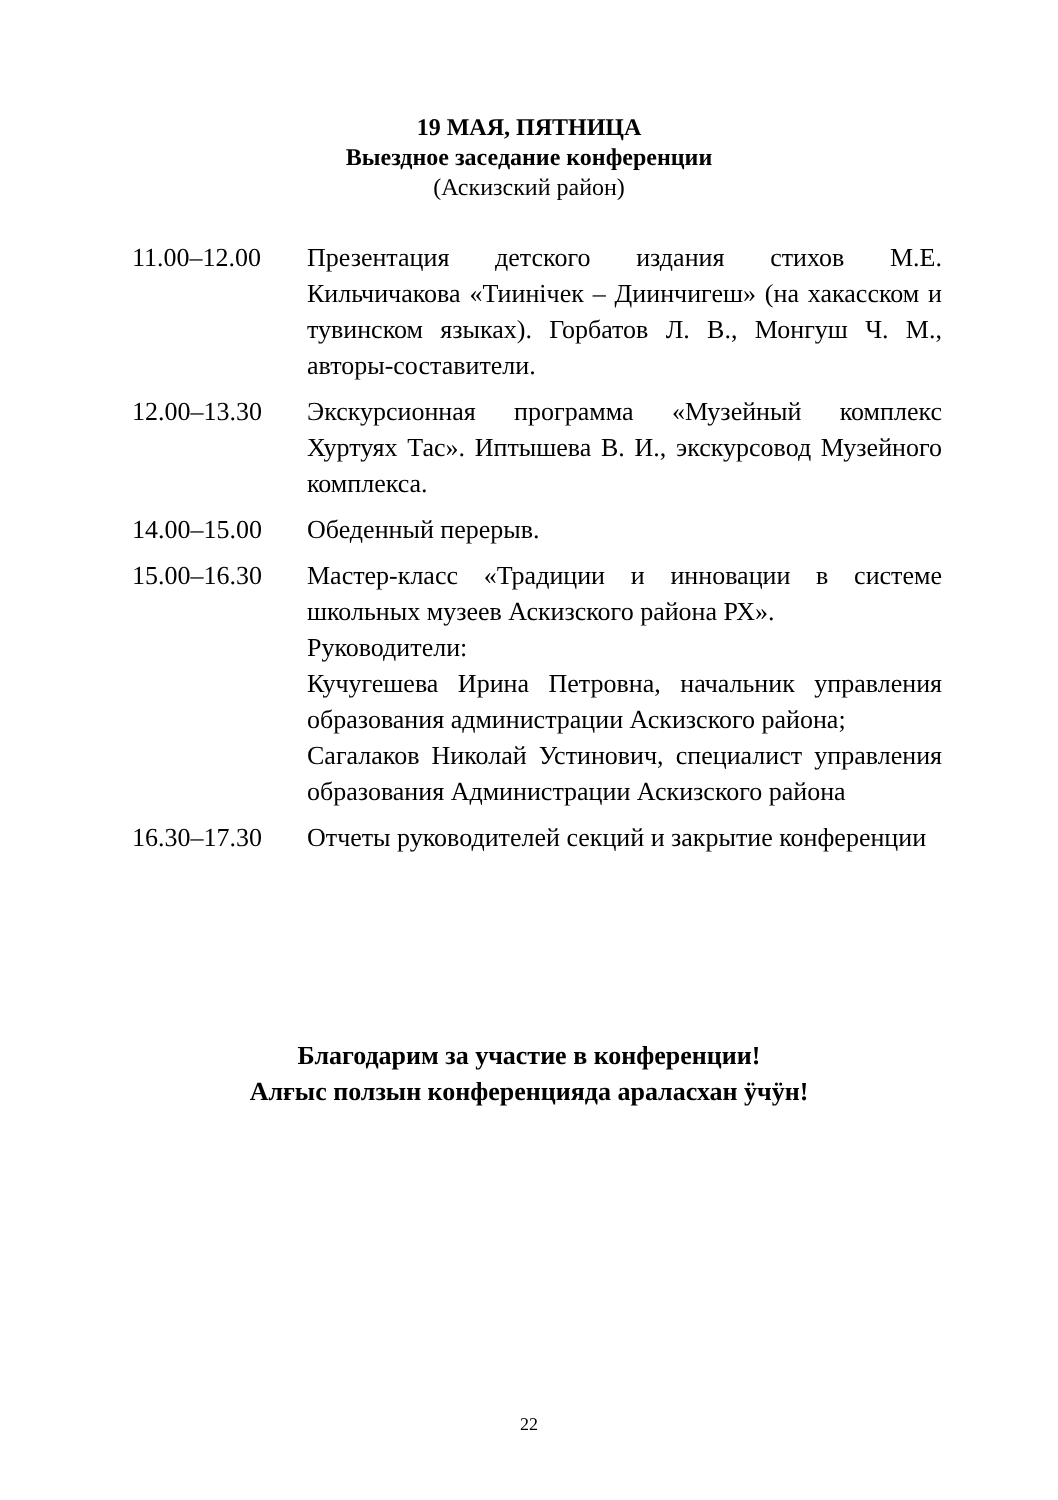19 МАЯ, ПЯТНИЦА
Выездное заседание конференции
(Аскизский район)
11.00–12.00 Презентация детского издания стихов М.Е. Кильчичакова «Тиинічек – Диинчигеш» (на хакасском и тувинском языках). Горбатов Л. В., Монгуш Ч. М., авторы-составители.
12.00–13.30 Экскурсионная программа «Музейный комплекс Хуртуях Тас». Иптышева В. И., экскурсовод Музейного комплекса.
14.00–15.00 Обеденный перерыв.
15.00–16.30 Мастер-класс «Традиции и инновации в системе школьных музеев Аскизского района РХ».
Руководители:
Кучугешева Ирина Петровна, начальник управления образования администрации Аскизского района;
Сагалаков Николай Устинович, специалист управления образования Администрации Аскизского района
16.30–17.30 Отчеты руководителей секций и закрытие конференции
Благодарим за участие в конференции!
Алғыс ползын конференцияда араласхан ӱчӱн!
22